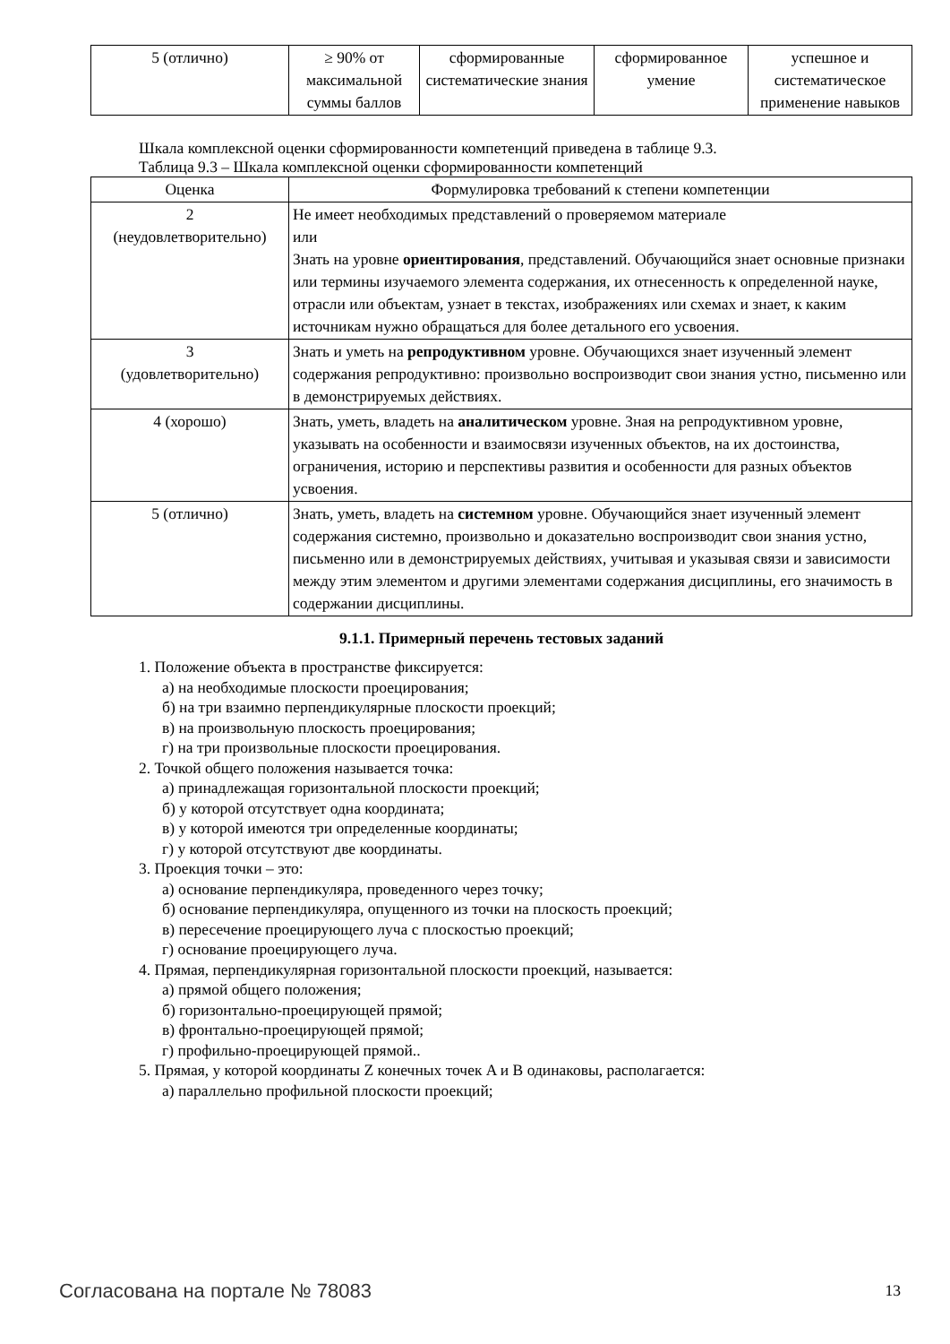| 5 (отлично) | ≥ 90% от максимальной суммы баллов | сформированные систематические знания | сформированное умение | успешное и систематическое применение навыков |
Шкала комплексной оценки сформированности компетенций приведена в таблице 9.3.
Таблица 9.3 – Шкала комплексной оценки сформированности компетенций
| Оценка | Формулировка требований к степени компетенции |
| --- | --- |
| 2 (неудовлетворительно) | Не имеет необходимых представлений о проверяемом материале или Знать на уровне ориентирования , представлений. Обучающийся знает основные признаки или термины изучаемого элемента содержания, их отнесенность к определенной науке, отрасли или объектам, узнает в текстах, изображениях или схемах и знает, к каким источникам нужно обращаться для более детального его усвоения. |
| 3 (удовлетворительно) | Знать и уметь на репродуктивном уровне. Обучающихся знает изученный элемент содержания репродуктивно: произвольно воспроизводит свои знания устно, письменно или в демонстрируемых действиях. |
| 4 (хорошо) | Знать, уметь, владеть на аналитическом уровне. Зная на репродуктивном уровне, указывать на особенности и взаимосвязи изученных объектов, на их достоинства, ограничения, историю и перспективы развития и особенности для разных объектов усвоения. |
| 5 (отлично) | Знать, уметь, владеть на системном уровне. Обучающийся знает изученный элемент содержания системно, произвольно и доказательно воспроизводит свои знания устно, письменно или в демонстрируемых действиях, учитывая и указывая связи и зависимости между этим элементом и другими элементами содержания дисциплины, его значимость в содержании дисциплины. |
9.1.1. Примерный перечень тестовых заданий
1. Положение объекта в пространстве фиксируется:
а) на необходимые плоскости проецирования;
б) на три взаимно перпендикулярные плоскости проекций;
в) на произвольную плоскость проецирования;
г) на три произвольные плоскости проецирования.
2. Точкой общего положения называется точка:
а) принадлежащая горизонтальной плоскости проекций;
б) у которой отсутствует одна координата;
в) у которой имеются три определенные координаты;
г) у которой отсутствуют две координаты.
3. Проекция точки – это:
а) основание перпендикуляра, проведенного через точку;
б) основание перпендикуляра, опущенного из точки на плоскость проекций;
в) пересечение проецирующего луча с плоскостью проекций;
г) основание проецирующего луча.
4. Прямая, перпендикулярная горизонтальной плоскости проекций, называется:
а) прямой общего положения;
б) горизонтально-проецирующей прямой;
в) фронтально-проецирующей прямой;
г) профильно-проецирующей прямой..
5. Прямая, у которой координаты Z конечных точек A и B одинаковы, располагается:
а) параллельно профильной плоскости проекций;
Согласована на портале № 78083 13